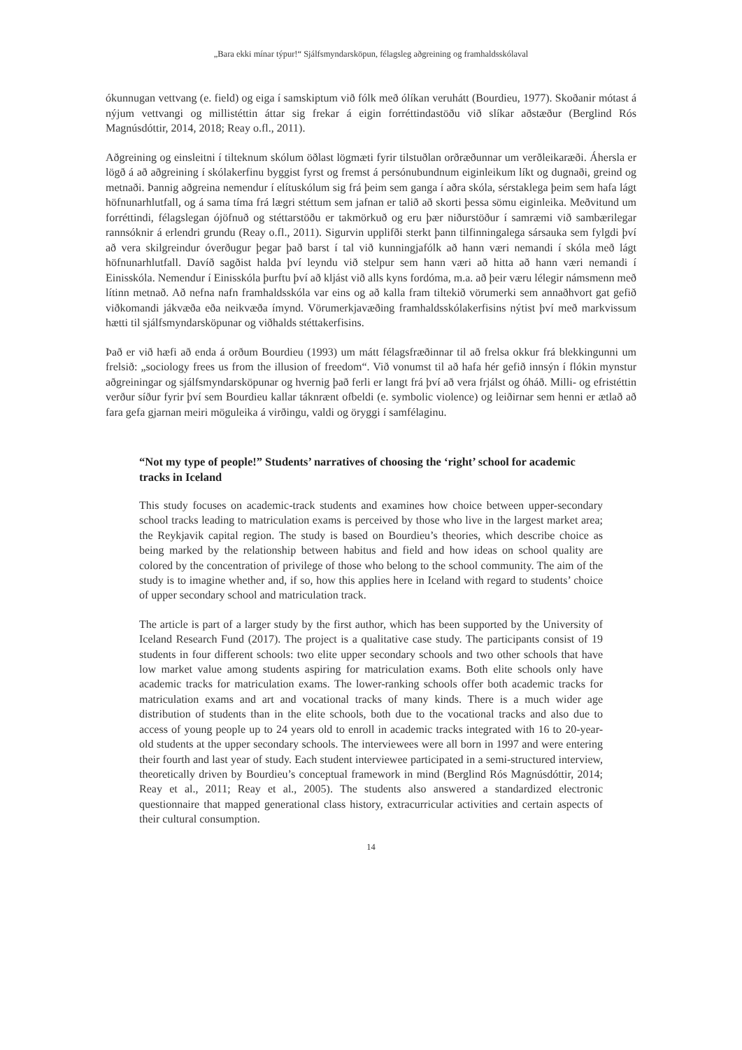„Bara ekki mínar týpur!“ Sjálfsmyndarsköpun, félagsleg aðgreining og framhaldsskólaval
ókunnugan vettvang (e. field) og eiga í samskiptum við fólk með ólíkan veruhátt (Bourdieu, 1977). Skoðanir mótast á nýjum vettvangi og millistéttin áttar sig frekar á eigin forréttindastöðu við slíkar aðstæður (Berglind Rós Magnúsdóttir, 2014, 2018; Reay o.fl., 2011).
Aðgreining og einsleitni í tilteknum skólum öðlast lögmæti fyrir tilstuðlan orðræðunnar um verðleikaræði. Áhersla er lögð á að aðgreining í skólakerfinu byggist fyrst og fremst á persónubundnum eiginleikum líkt og dugnaði, greind og metnaði. Þannig aðgreina nemendur í elítuskólum sig frá þeim sem ganga í aðra skóla, sérstaklega þeim sem hafa lágt höfnunarhlutfall, og á sama tíma frá lægri stéttum sem jafnan er talið að skorti þessa sömu eiginleika. Meðvitund um forréttindi, félagslegan ójöfnuð og stéttarstöðu er takmörkuð og eru þær niðurstöður í samræmi við sambærilegar rannsóknir á erlendri grundu (Reay o.fl., 2011). Sigurvin upplifði sterkt þann tilfinningalega sársauka sem fylgdi því að vera skilgreindur óverðugur þegar það barst í tal við kunningjafólk að hann væri nemandi í skóla með lágt höfnunarhlutfall. Davíð sagðist halda því leyndu við stelpur sem hann væri að hitta að hann væri nemandi í Einisskóla. Nemendur í Einisskóla þurftu því að kljást við alls kyns fordóma, m.a. að þeir væru lélegir námsmenn með lítinn metnað. Að nefna nafn framhaldsskóla var eins og að kalla fram tiltekið vörumerki sem annaðhvort gat gefið viðkomandi jákvæða eða neikvæða ímynd. Vörumerkjavæðing framhaldsskólakerfisins nýtist því með markvissum hætti til sjálfsmyndarsköpunar og viðhalds stéttakerfisins.
Það er við hæfi að enda á orðum Bourdieu (1993) um mátt félagsfræðinnar til að frelsa okkur frá blekkingunni um frelsið: „sociology frees us from the illusion of freedom“. Við vonumst til að hafa hér gefið innsýn í flókin mynstur aðgreiningar og sjálfsmyndarsköpunar og hvernig það ferli er langt frá því að vera frjálst og óháð. Milli- og efristéttin verður síður fyrir því sem Bourdieu kallar táknrænt ofbeldi (e. symbolic violence) og leiðirnar sem henni er ætlað að fara gefa gjarnan meiri möguleika á virðingu, valdi og öryggi í samfélaginu.
“Not my type of people!” Students’ narratives of choosing the ‘right’ school for academic tracks in Iceland
This study focuses on academic-track students and examines how choice between upper-secondary school tracks leading to matriculation exams is perceived by those who live in the largest market area; the Reykjavik capital region. The study is based on Bourdieu’s theories, which describe choice as being marked by the relationship between habitus and field and how ideas on school quality are colored by the concentration of privilege of those who belong to the school community. The aim of the study is to imagine whether and, if so, how this applies here in Iceland with regard to students’ choice of upper secondary school and matriculation track.
The article is part of a larger study by the first author, which has been supported by the University of Iceland Research Fund (2017). The project is a qualitative case study. The participants consist of 19 students in four different schools: two elite upper secondary schools and two other schools that have low market value among students aspiring for matriculation exams. Both elite schools only have academic tracks for matriculation exams. The lower-ranking schools offer both academic tracks for matriculation exams and art and vocational tracks of many kinds. There is a much wider age distribution of students than in the elite schools, both due to the vocational tracks and also due to access of young people up to 24 years old to enroll in academic tracks integrated with 16 to 20-year-old students at the upper secondary schools. The interviewees were all born in 1997 and were entering their fourth and last year of study. Each student interviewee participated in a semi-structured interview, theoretically driven by Bourdieu’s conceptual framework in mind (Berglind Rós Magnúsdóttir, 2014; Reay et al., 2011; Reay et al., 2005). The students also answered a standardized electronic questionnaire that mapped generational class history, extracurricular activities and certain aspects of their cultural consumption.
14